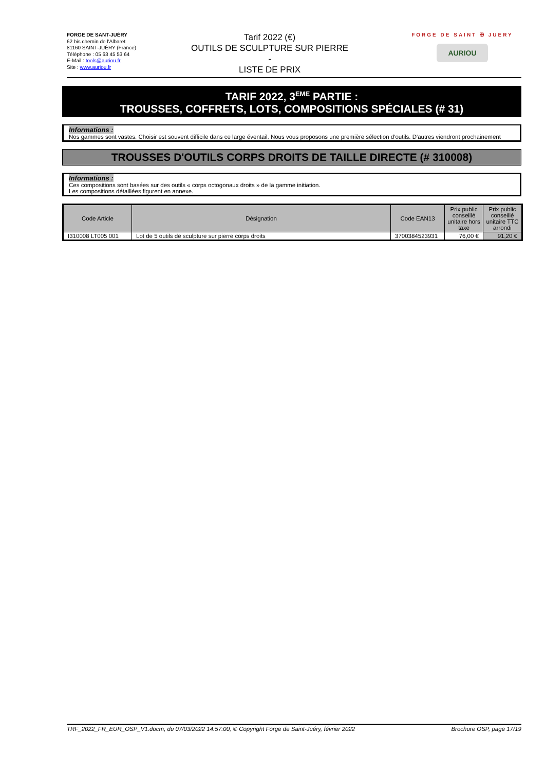FORGE DE SANT-JUÉRY
62 bis chemin de l'Albaret
81160 SAINT-JUÉRY (France)
Téléphone : 05 63 45 53 64
E-Mail : tools@auriou.fr
Site : www.auriou.fr
Tarif 2022 (€)
OUTILS DE SCULPTURE SUR PIERRE
-
LISTE DE PRIX
FORGE DE SAINT ✠ JUERY
AURIOU
TARIF 2022, 3<sup>EME</sup> PARTIE :
TROUSSES, COFFRETS, LOTS, COMPOSITIONS SPÉCIALES (# 31)
Informations :
Nos gammes sont vastes. Choisir est souvent difficile dans ce large éventail. Nous vous proposons une première sélection d'outils. D'autres viendront prochainement
TROUSSES D'OUTILS CORPS DROITS DE TAILLE DIRECTE (# 310008)
Informations :
Ces compositions sont basées sur des outils « corps octogonaux droits » de la gamme initiation.
Les compositions détaillées figurent en annexe.
| Code Article | Désignation | Code EAN13 | Prix public conseillé unitaire hors taxe | Prix public conseillé unitaire TTC arrondi |
| --- | --- | --- | --- | --- |
| I310008 LT005 001 | Lot de 5 outils de sculpture sur pierre corps droits | 3700384523931 | 76,00 € | 91,20 € |
TRF_2022_FR_EUR_OSP_V1.docm, du 07/03/2022 14:57:00, © Copyright Forge de Saint-Juéry, février 2022 Brochure OSP, page 17/19